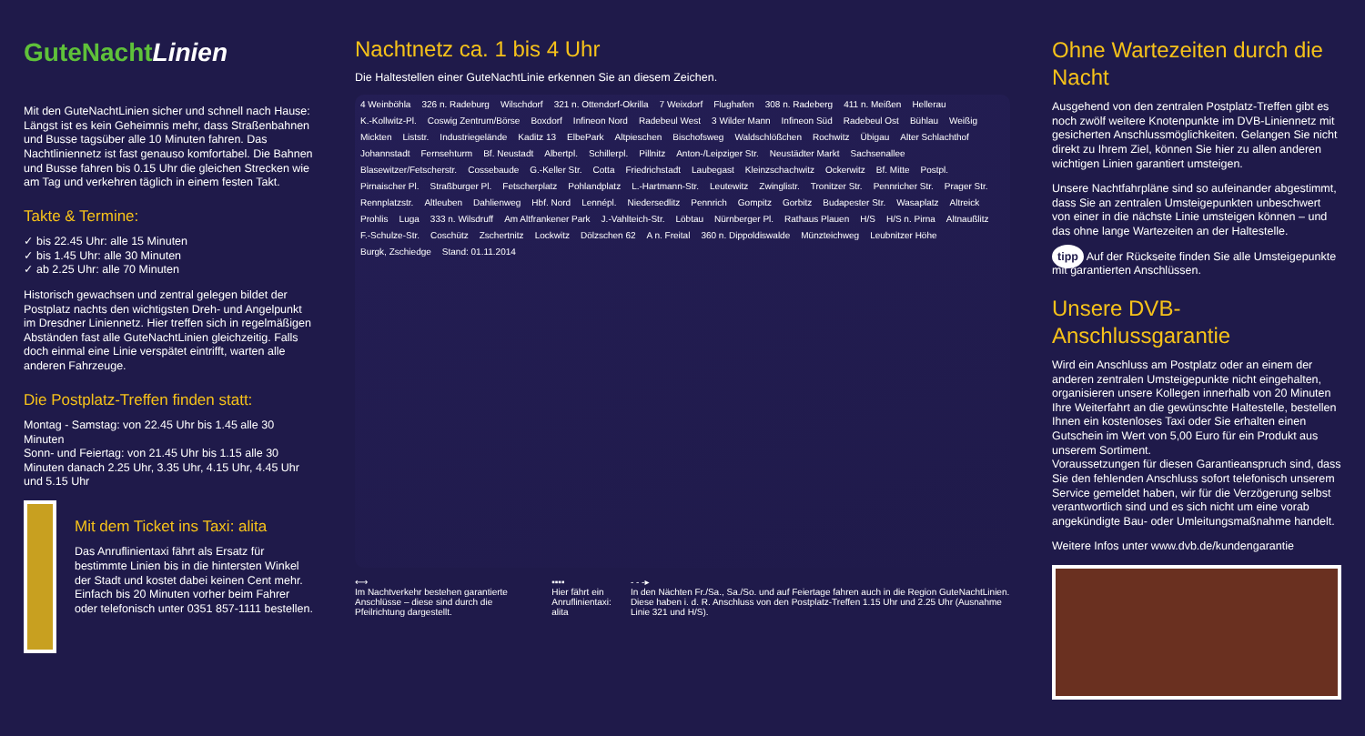GuteNachtLinien
Mit den GuteNachtLinien sicher und schnell nach Hause: Längst ist es kein Geheimnis mehr, dass Straßenbahnen und Busse tagsüber alle 10 Minuten fahren. Das Nachtliniennetz ist fast genauso komfortabel. Die Bahnen und Busse fahren bis 0.15 Uhr die gleichen Strecken wie am Tag und verkehren täglich in einem festen Takt.
Takte & Termine:
✓ bis 22.45 Uhr: alle 15 Minuten
✓ bis 1.45 Uhr: alle 30 Minuten
✓ ab 2.25 Uhr: alle 70 Minuten
Historisch gewachsen und zentral gelegen bildet der Postplatz nachts den wichtigsten Dreh- und Angelpunkt im Dresdner Liniennetz. Hier treffen sich in regelmäßigen Abständen fast alle GuteNachtLinien gleichzeitig. Falls doch einmal eine Linie verspätet eintrifft, warten alle anderen Fahrzeuge.
Die Postplatz-Treffen finden statt:
Montag - Samstag: von 22.45 Uhr bis 1.45 alle 30 Minuten
Sonn- und Feiertag: von 21.45 Uhr bis 1.15 alle 30 Minuten danach 2.25 Uhr, 3.35 Uhr, 4.15 Uhr, 4.45 Uhr und 5.15 Uhr
Mit dem Ticket ins Taxi: alita
Das Anruflinientaxi fährt als Ersatz für bestimmte Linien bis in die hintersten Winkel der Stadt und kostet dabei keinen Cent mehr. Einfach bis 20 Minuten vorher beim Fahrer oder telefonisch unter 0351 857-1111 bestellen.
Nachtnetz ca. 1 bis 4 Uhr
Die Haltestellen einer GuteNachtLinie erkennen Sie an diesem Zeichen.
4 Weinböhla 326 n. Radeburg Wilschdorf 321 n. Ottendorf-Okrilla 7 Weixdorf Flughafen 308 n. Radeberg 411 n. Meißen Hellerau K.-Kollwitz-Pl. Coswig Zentrum/Börse Boxdorf Infineon Nord Radebeul West 3 Wilder Mann Infineon Süd Radebeul Ost Bühlau Weißig Mickten Liststr. Industriegelände Kaditz 13 ElbePark Altpieschen Bischofsweg Waldschlößchen Rochwitz Übigau Alter Schlachthof Johannstadt Fernsehturm Bf. Neustadt Albertpl. Schillerpl. Pillnitz Anton-/Leipziger Str. Neustädter Markt Sachsenallee Blasewitzer/Fetscherstr. Cossebaude G.-Keller Str. Cotta Friedrichstadt Laubegast Kleinzschachwitz Ockerwitz Bf. Mitte Postpl. Pirnaischer Pl. Straßburger Pl. Fetscherplatz Pohlandplatz L.-Hartmann-Str. Leutewitz Zwinglistr. Tronitzer Str. Pennricher Str. Prager Str. Rennplatzstr. Altleuben Dahlienweg Hbf. Nord Lennépl. Niedersedlitz Pennrich Gompitz Gorbitz Budapester Str. Wasaplatz Altreick Prohlis Luga 333 n. Wilsdruff Am Altfrankener Park J.-Vahlteich-Str. Löbtau Nürnberger Pl. Rathaus Plauen H/S H/S n. Pirna Altnaußlitz F.-Schulze-Str. Coschütz Zschertnitz Lockwitz Dölzschen 62 A n. Freital 360 n. Dippoldiswalde Münzteichweg Leubnitzer Höhe Burgk, Zschiedge Stand: 01.11.2014
⟷
Im Nachtverkehr bestehen garantierte Anschlüsse – diese sind durch die Pfeilrichtung dargestellt.
▪▪▪▪
Hier fährt ein Anruflinientaxi: alita
- - -▸
In den Nächten Fr./Sa., Sa./So. und auf Feiertage fahren auch in die Region GuteNachtLinien. Diese haben i. d. R. Anschluss von den Postplatz-Treffen 1.15 Uhr und 2.25 Uhr (Ausnahme Linie 321 und H/S).
Ohne Wartezeiten durch die Nacht
Ausgehend von den zentralen Postplatz-Treffen gibt es noch zwölf weitere Knotenpunkte im DVB-Liniennetz mit gesicherten Anschlussmöglichkeiten. Gelangen Sie nicht direkt zu Ihrem Ziel, können Sie hier zu allen anderen wichtigen Linien garantiert umsteigen.
Unsere Nachtfahrpläne sind so aufeinander abgestimmt, dass Sie an zentralen Umsteigepunkten unbeschwert von einer in die nächste Linie umsteigen können – und das ohne lange Wartezeiten an der Haltestelle.
tipp Auf der Rückseite finden Sie alle Umsteigepunkte mit garantierten Anschlüssen.
Unsere DVB-Anschlussgarantie
Wird ein Anschluss am Postplatz oder an einem der anderen zentralen Umsteigepunkte nicht eingehalten, organisieren unsere Kollegen innerhalb von 20 Minuten Ihre Weiterfahrt an die gewünschte Haltestelle, bestellen Ihnen ein kostenloses Taxi oder Sie erhalten einen Gutschein im Wert von 5,00 Euro für ein Produkt aus unserem Sortiment.
Voraussetzungen für diesen Garantieanspruch sind, dass Sie den fehlenden Anschluss sofort telefonisch unserem Service gemeldet haben, wir für die Verzögerung selbst verantwortlich sind und es sich nicht um eine vorab angekündigte Bau- oder Umleitungsmaßnahme handelt.
Weitere Infos unter www.dvb.de/kundengarantie